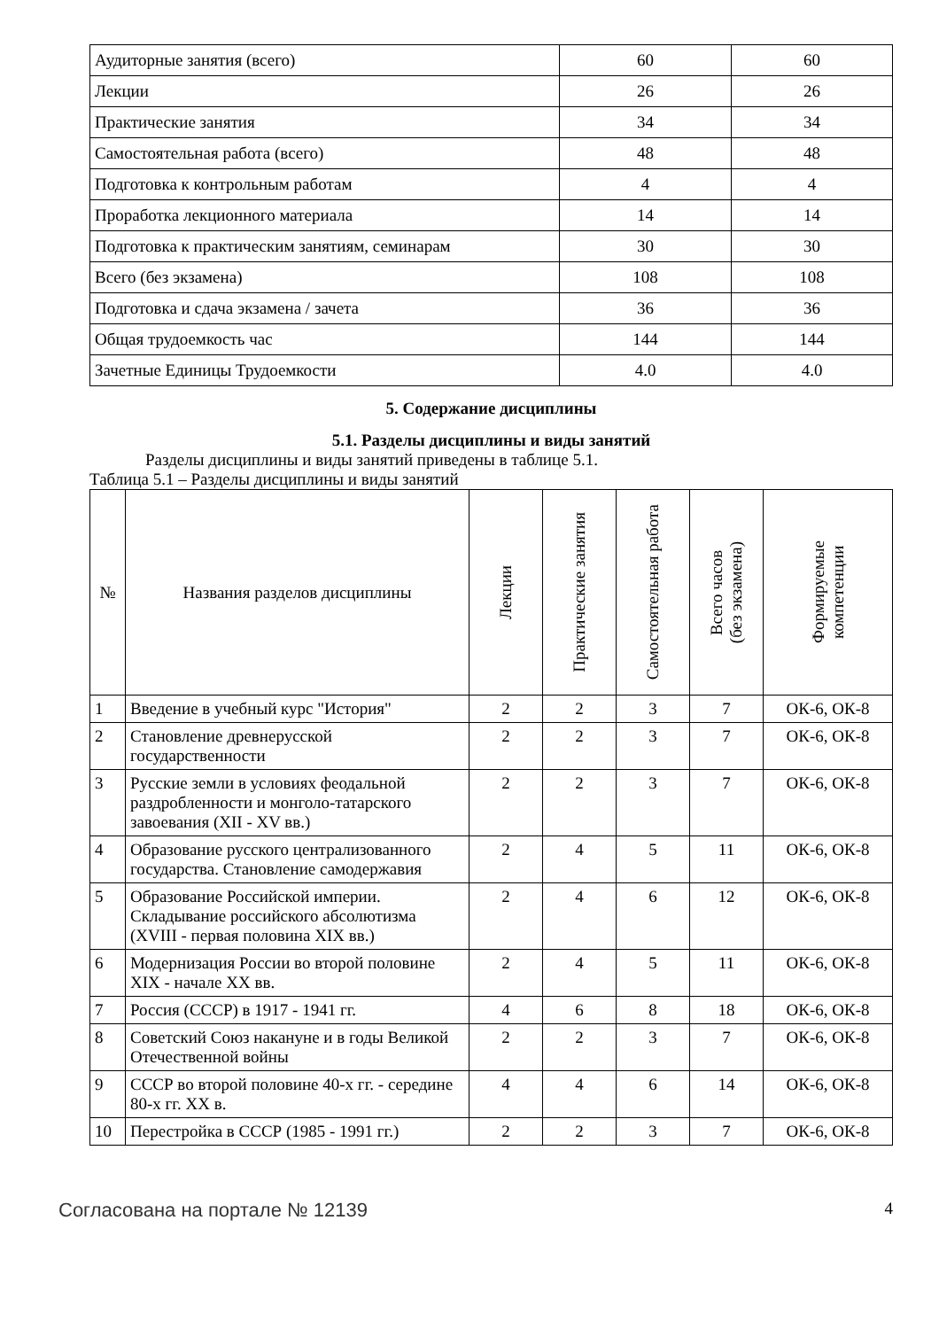| Аудиторные занятия (всего) | 60 | 60 |
| Лекции | 26 | 26 |
| Практические занятия | 34 | 34 |
| Самостоятельная работа (всего) | 48 | 48 |
| Подготовка к контрольным работам | 4 | 4 |
| Проработка лекционного материала | 14 | 14 |
| Подготовка к практическим занятиям, семинарам | 30 | 30 |
| Всего (без экзамена) | 108 | 108 |
| Подготовка и сдача экзамена / зачета | 36 | 36 |
| Общая трудоемкость час | 144 | 144 |
| Зачетные Единицы Трудоемкости | 4.0 | 4.0 |
5. Содержание дисциплины
5.1. Разделы дисциплины и виды занятий
Разделы дисциплины и виды занятий приведены в таблице 5.1.
Таблица 5.1 – Разделы дисциплины и виды занятий
| № | Названия разделов дисциплины | Лекции | Практические занятия | Самостоятельная работа | Всего часов (без экзамена) | Формируемые компетенции |
| --- | --- | --- | --- | --- | --- | --- |
| 1 | Введение в учебный курс "История" | 2 | 2 | 3 | 7 | ОК-6, ОК-8 |
| 2 | Становление древнерусской государственности | 2 | 2 | 3 | 7 | ОК-6, ОК-8 |
| 3 | Русские земли в условиях феодальной раздробленности и монголо-татарского завоевания (XII - XV вв.) | 2 | 2 | 3 | 7 | ОК-6, ОК-8 |
| 4 | Образование русского централизованного государства. Становление самодержавия | 2 | 4 | 5 | 11 | ОК-6, ОК-8 |
| 5 | Образование Российской империи. Складывание российского абсолютизма (XVIII - первая половина XIX вв.) | 2 | 4 | 6 | 12 | ОК-6, ОК-8 |
| 6 | Модернизация России во второй половине XIX - начале XX вв. | 2 | 4 | 5 | 11 | ОК-6, ОК-8 |
| 7 | Россия (СССР) в 1917 - 1941 гг. | 4 | 6 | 8 | 18 | ОК-6, ОК-8 |
| 8 | Советский Союз накануне и в годы Великой Отечественной войны | 2 | 2 | 3 | 7 | ОК-6, ОК-8 |
| 9 | СССР во второй половине 40-х гг. - середине 80-х гг. XX в. | 4 | 4 | 6 | 14 | ОК-6, ОК-8 |
| 10 | Перестройка в СССР (1985 - 1991 гг.) | 2 | 2 | 3 | 7 | ОК-6, ОК-8 |
Согласована на портале № 12139 4